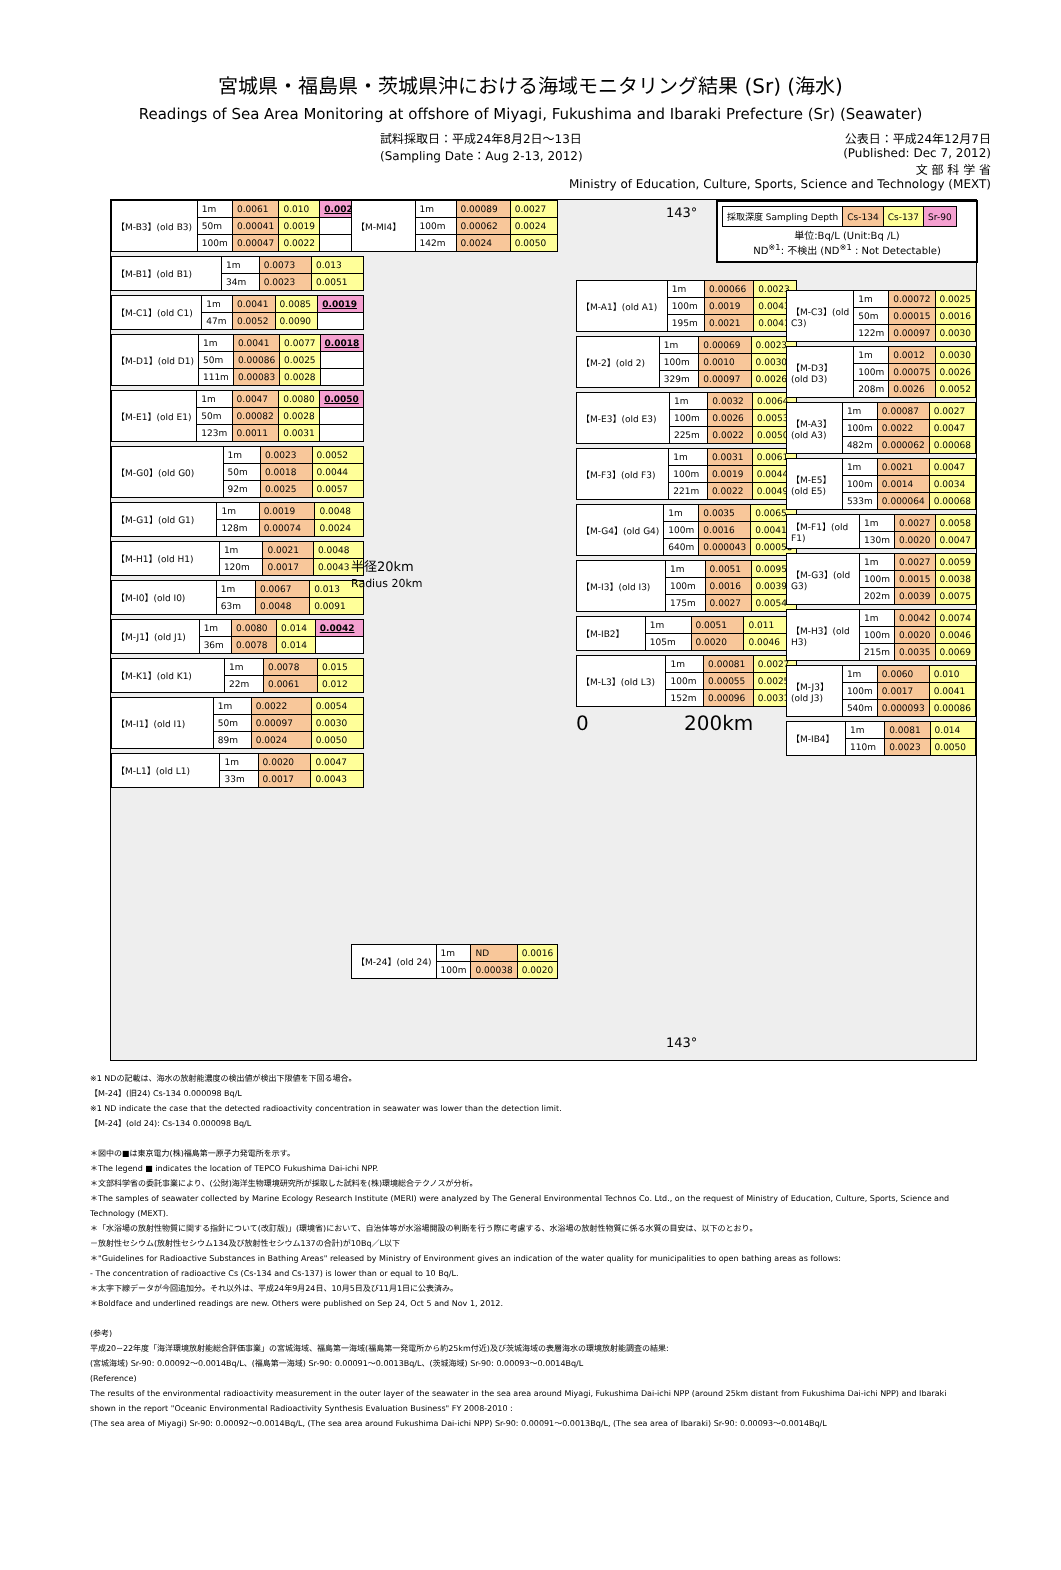宮城県・福島県・茨城県沖における海域モニタリング結果 (Sr) (海水)
Readings of Sea Area Monitoring at offshore of Miyagi, Fukushima and Ibaraki Prefecture (Sr) (Seawater)
試料採取日：平成24年8月2日～13日
(Sampling Date：Aug 2-13, 2012)
公表日：平成24年12月7日
(Published: Dec 7, 2012)
文 部 科 学 省
Ministry of Education, Culture, Sports, Science and Technology (MEXT)
| 【M-B3】(old B3) | 1m | 0.0061 | 0.010 | 0.0027 |
| | 50m | 0.00041 | 0.0019 | |
| | 100m | 0.00047 | 0.0022 | |
| 【M-B1】(old B1) | 1m | 0.0073 | 0.013 |
| | 34m | 0.0023 | 0.0051 |
| 【M-C1】(old C1) | 1m | 0.0041 | 0.0085 | 0.0019 |
| | 47m | 0.0052 | 0.0090 | |
| 【M-D1】(old D1) | 1m | 0.0041 | 0.0077 | 0.0018 |
| | 50m | 0.00086 | 0.0025 | |
| | 111m | 0.00083 | 0.0028 | |
| 【M-E1】(old E1) | 1m | 0.0047 | 0.0080 | 0.0050 |
| | 50m | 0.00082 | 0.0028 | |
| | 123m | 0.0011 | 0.0031 | |
| 【M-G0】(old G0) | 1m | 0.0023 | 0.0052 |
| | 50m | 0.0018 | 0.0044 |
| | 92m | 0.0025 | 0.0057 |
| 【M-G1】(old G1) | 1m | 0.0019 | 0.0048 |
| | 128m | 0.00074 | 0.0024 |
| 【M-H1】(old H1) | 1m | 0.0021 | 0.0048 |
| | 120m | 0.0017 | 0.0043 |
| 【M-I0】(old I0) | 1m | 0.0067 | 0.013 |
| | 63m | 0.0048 | 0.0091 |
| 【M-J1】(old J1) | 1m | 0.0080 | 0.014 | 0.0042 |
| | 36m | 0.0078 | 0.014 | |
| 【M-K1】(old K1) | 1m | 0.0078 | 0.015 |
| | 22m | 0.0061 | 0.012 |
| 【M-I1】(old I1) | 1m | 0.0022 | 0.0054 |
| | 50m | 0.00097 | 0.0030 |
| | 89m | 0.0024 | 0.0050 |
| 【M-L1】(old L1) | 1m | 0.0020 | 0.0047 |
| | 33m | 0.0017 | 0.0043 |
| 【M-MI4】 | 1m | 0.00089 | 0.0027 |
| | 100m | 0.00062 | 0.0024 |
| | 142m | 0.0024 | 0.0050 |
半径20km
Radius 20km
| 【M-24】(old 24) | 1m | ND | 0.0016 |
| | 100m | 0.00038 | 0.0020 |
| 【M-A1】(old A1) | 1m | 0.00066 | 0.0023 |
| | 100m | 0.0019 | 0.0043 |
| | 195m | 0.0021 | 0.0041 |
| 【M-2】(old 2) | 1m | 0.00069 | 0.0023 |
| | 100m | 0.0010 | 0.0030 |
| | 329m | 0.00097 | 0.0026 |
| 【M-E3】(old E3) | 1m | 0.0032 | 0.0064 |
| | 100m | 0.0026 | 0.0053 |
| | 225m | 0.0022 | 0.0050 |
| 【M-F3】(old F3) | 1m | 0.0031 | 0.0061 |
| | 100m | 0.0019 | 0.0044 |
| | 221m | 0.0022 | 0.0049 |
| 【M-G4】(old G4) | 1m | 0.0035 | 0.0065 |
| | 100m | 0.0016 | 0.0041 |
| | 640m | 0.000043 | 0.00058 |
| 【M-I3】(old I3) | 1m | 0.0051 | 0.0095 |
| | 100m | 0.0016 | 0.0039 |
| | 175m | 0.0027 | 0.0054 |
| 【M-IB2】 | 1m | 0.0051 | 0.011 |
| | 105m | 0.0020 | 0.0046 |
| 【M-L3】(old L3) | 1m | 0.00081 | 0.0027 |
| | 100m | 0.00055 | 0.0025 |
| | 152m | 0.00096 | 0.0031 |
0 200km
143°
| 採取深度 Sampling Depth | Cs-134 | Cs-137 | Sr-90 |
単位:Bq/L (Unit:Bq /L)
ND<sup>※1</sup>: 不検出 (ND<sup>※1</sup> : Not Detectable)
| 【M-C3】(old C3) | 1m | 0.00072 | 0.0025 |
| | 50m | 0.00015 | 0.0016 |
| | 122m | 0.00097 | 0.0030 |
| 【M-D3】(old D3) | 1m | 0.0012 | 0.0030 |
| | 100m | 0.00075 | 0.0026 |
| | 208m | 0.0026 | 0.0052 |
| 【M-A3】(old A3) | 1m | 0.00087 | 0.0027 |
| | 100m | 0.0022 | 0.0047 |
| | 482m | 0.000062 | 0.00068 |
| 【M-E5】(old E5) | 1m | 0.0021 | 0.0047 |
| | 100m | 0.0014 | 0.0034 |
| | 533m | 0.000064 | 0.00068 |
| 【M-F1】(old F1) | 1m | 0.0027 | 0.0058 |
| | 130m | 0.0020 | 0.0047 |
| 【M-G3】(old G3) | 1m | 0.0027 | 0.0059 |
| | 100m | 0.0015 | 0.0038 |
| | 202m | 0.0039 | 0.0075 |
| 【M-H3】(old H3) | 1m | 0.0042 | 0.0074 |
| | 100m | 0.0020 | 0.0046 |
| | 215m | 0.0035 | 0.0069 |
| 【M-J3】(old J3) | 1m | 0.0060 | 0.010 |
| | 100m | 0.0017 | 0.0041 |
| | 540m | 0.000093 | 0.00086 |
| 【M-IB4】 | 1m | 0.0081 | 0.014 |
| | 110m | 0.0023 | 0.0050 |
143°
※1 NDの記載は、海水の放射能濃度の検出値が検出下限値を下回る場合。
【M-24】(旧24) Cs-134 0.000098 Bq/L
※1 ND indicate the case that the detected radioactivity concentration in seawater was lower than the detection limit.
【M-24】(old 24): Cs-134 0.000098 Bq/L
＊図中の■は東京電力(株)福島第一原子力発電所を示す。
＊The legend ■ indicates the location of TEPCO Fukushima Dai-ichi NPP.
＊文部科学省の委託事業により、(公財)海洋生物環境研究所が採取した試料を(株)環境総合テクノスが分析。
＊The samples of seawater collected by Marine Ecology Research Institute (MERI) were analyzed by The General Environmental Technos Co. Ltd., on the request of Ministry of Education, Culture, Sports, Science and Technology (MEXT).
＊「水浴場の放射性物質に関する指針について(改訂版)」(環境省)において、自治体等が水浴場開設の判断を行う際に考慮する、水浴場の放射性物質に係る水質の目安は、以下のとおり。
－放射性セシウム(放射性セシウム134及び放射性セシウム137の合計)が10Bq／L以下
＊"Guidelines for Radioactive Substances in Bathing Areas" released by Ministry of Environment gives an indication of the water quality for municipalities to open bathing areas as follows:
- The concentration of radioactive Cs (Cs-134 and Cs-137) is lower than or equal to 10 Bq/L.
＊太字下線データが今回追加分。それ以外は、平成24年9月24日、10月5日及び11月1日に公表済み。
＊Boldface and underlined readings are new. Others were published on Sep 24, Oct 5 and Nov 1, 2012.
(参考)
平成20~22年度「海洋環境放射能総合評価事業」の宮城海域、福島第一海域(福島第一発電所から約25km付近)及び茨城海域の表層海水の環境放射能調査の結果:
(宮城海域) Sr-90: 0.00092～0.0014Bq/L、(福島第一海域) Sr-90: 0.00091～0.0013Bq/L、(茨城海域) Sr-90: 0.00093～0.0014Bq/L
(Reference)
The results of the environmental radioactivity measurement in the outer layer of the seawater in the sea area around Miyagi, Fukushima Dai-ichi NPP (around 25km distant from Fukushima Dai-ichi NPP) and Ibaraki shown in the report "Oceanic Environmental Radioactivity Synthesis Evaluation Business" FY 2008-2010 :
(The sea area of Miyagi) Sr-90: 0.00092～0.0014Bq/L, (The sea area around Fukushima Dai-ichi NPP) Sr-90: 0.00091～0.0013Bq/L, (The sea area of Ibaraki) Sr-90: 0.00093～0.0014Bq/L